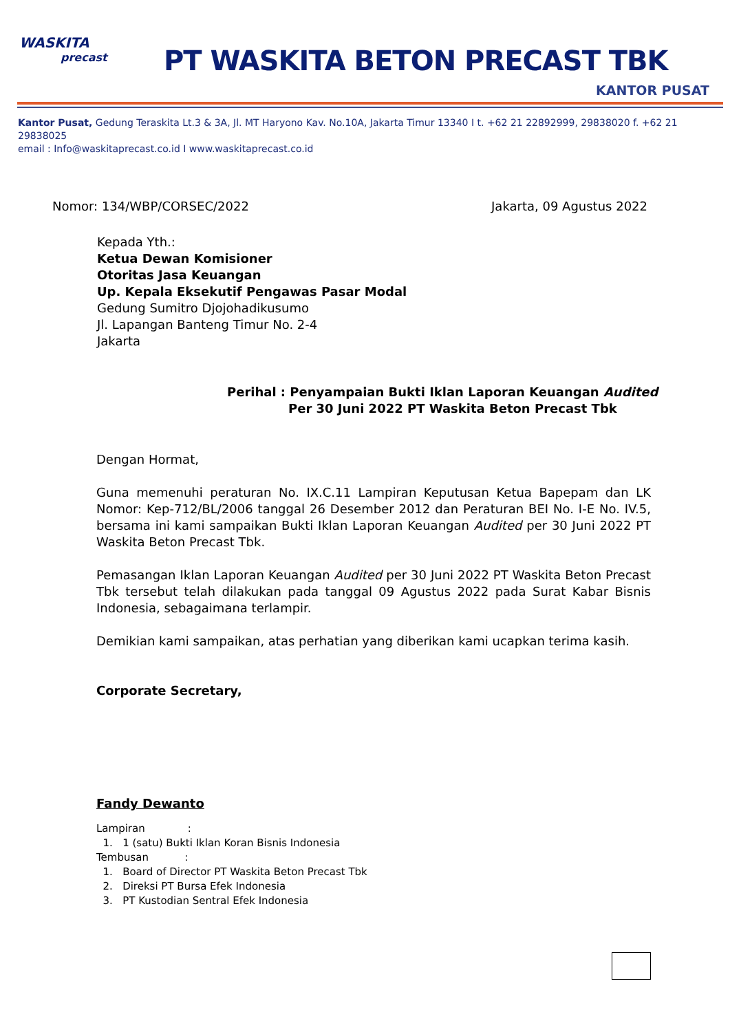WASKITA
precast
PT WASKITA BETON PRECAST TBK
KANTOR PUSAT
Kantor Pusat, Gedung Teraskita Lt.3 & 3A, Jl. MT Haryono Kav. No.10A, Jakarta Timur 13340 I t. +62 21 22892999, 29838020 f. +62 21 29838025
email : Info@waskitaprecast.co.id I www.waskitaprecast.co.id
Nomor: 134/WBP/CORSEC/2022 Jakarta, 09 Agustus 2022
Kepada Yth.:
Ketua Dewan Komisioner
Otoritas Jasa Keuangan
Up. Kepala Eksekutif Pengawas Pasar Modal
Gedung Sumitro Djojohadikusumo
Jl. Lapangan Banteng Timur No. 2-4
Jakarta
Perihal : Penyampaian Bukti Iklan Laporan Keuangan Audited
Per 30 Juni 2022 PT Waskita Beton Precast Tbk
Dengan Hormat,
Guna memenuhi peraturan No. IX.C.11 Lampiran Keputusan Ketua Bapepam dan LK Nomor: Kep-712/BL/2006 tanggal 26 Desember 2012 dan Peraturan BEI No. I-E No. IV.5, bersama ini kami sampaikan Bukti Iklan Laporan Keuangan Audited per 30 Juni 2022 PT Waskita Beton Precast Tbk.
Pemasangan Iklan Laporan Keuangan Audited per 30 Juni 2022 PT Waskita Beton Precast Tbk tersebut telah dilakukan pada tanggal 09 Agustus 2022 pada Surat Kabar Bisnis Indonesia, sebagaimana terlampir.
Demikian kami sampaikan, atas perhatian yang diberikan kami ucapkan terima kasih.
Corporate Secretary,
Fandy Dewanto
Lampiran :
1. 1 (satu) Bukti Iklan Koran Bisnis Indonesia
Tembusan :
1. Board of Director PT Waskita Beton Precast Tbk
2. Direksi PT Bursa Efek Indonesia
3. PT Kustodian Sentral Efek Indonesia